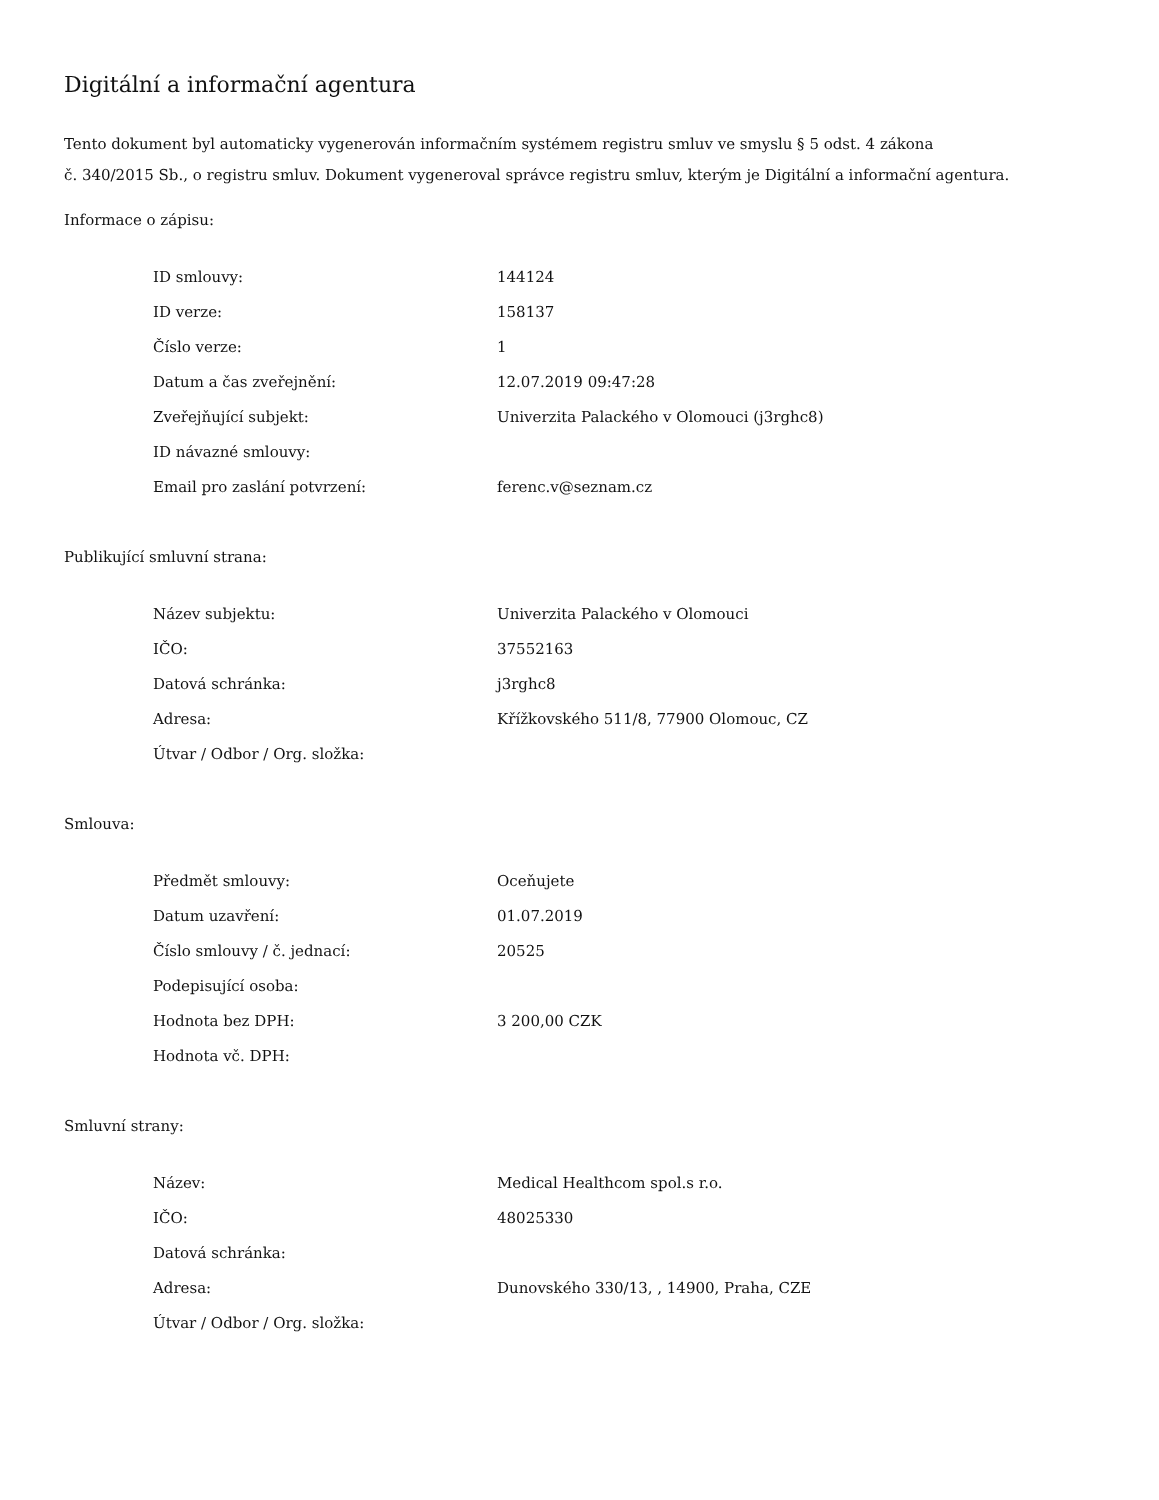Digitální a informační agentura
Tento dokument byl automaticky vygenerován informačním systémem registru smluv ve smyslu § 5 odst. 4 zákona
č. 340/2015 Sb., o registru smluv. Dokument vygeneroval správce registru smluv, kterým je Digitální a informační agentura.
Informace o zápisu:
| ID smlouvy: | 144124 |
| ID verze: | 158137 |
| Číslo verze: | 1 |
| Datum a čas zveřejnění: | 12.07.2019 09:47:28 |
| Zveřejňující subjekt: | Univerzita Palackého v Olomouci (j3rghc8) |
| ID návazné smlouvy: | |
| Email pro zaslání potvrzení: | ferenc.v@seznam.cz |
Publikující smluvní strana:
| Název subjektu: | Univerzita Palackého v Olomouci |
| IČO: | 37552163 |
| Datová schránka: | j3rghc8 |
| Adresa: | Křížkovského 511/8, 77900 Olomouc, CZ |
| Útvar / Odbor / Org. složka: | |
Smlouva:
| Předmět smlouvy: | Oceňujete |
| Datum uzavření: | 01.07.2019 |
| Číslo smlouvy / č. jednací: | 20525 |
| Podepisující osoba: | |
| Hodnota bez DPH: | 3 200,00 CZK |
| Hodnota vč. DPH: | |
Smluvní strany:
| Název: | Medical Healthcom spol.s r.o. |
| IČO: | 48025330 |
| Datová schránka: | |
| Adresa: | Dunovského 330/13, , 14900, Praha, CZE |
| Útvar / Odbor / Org. složka: | |